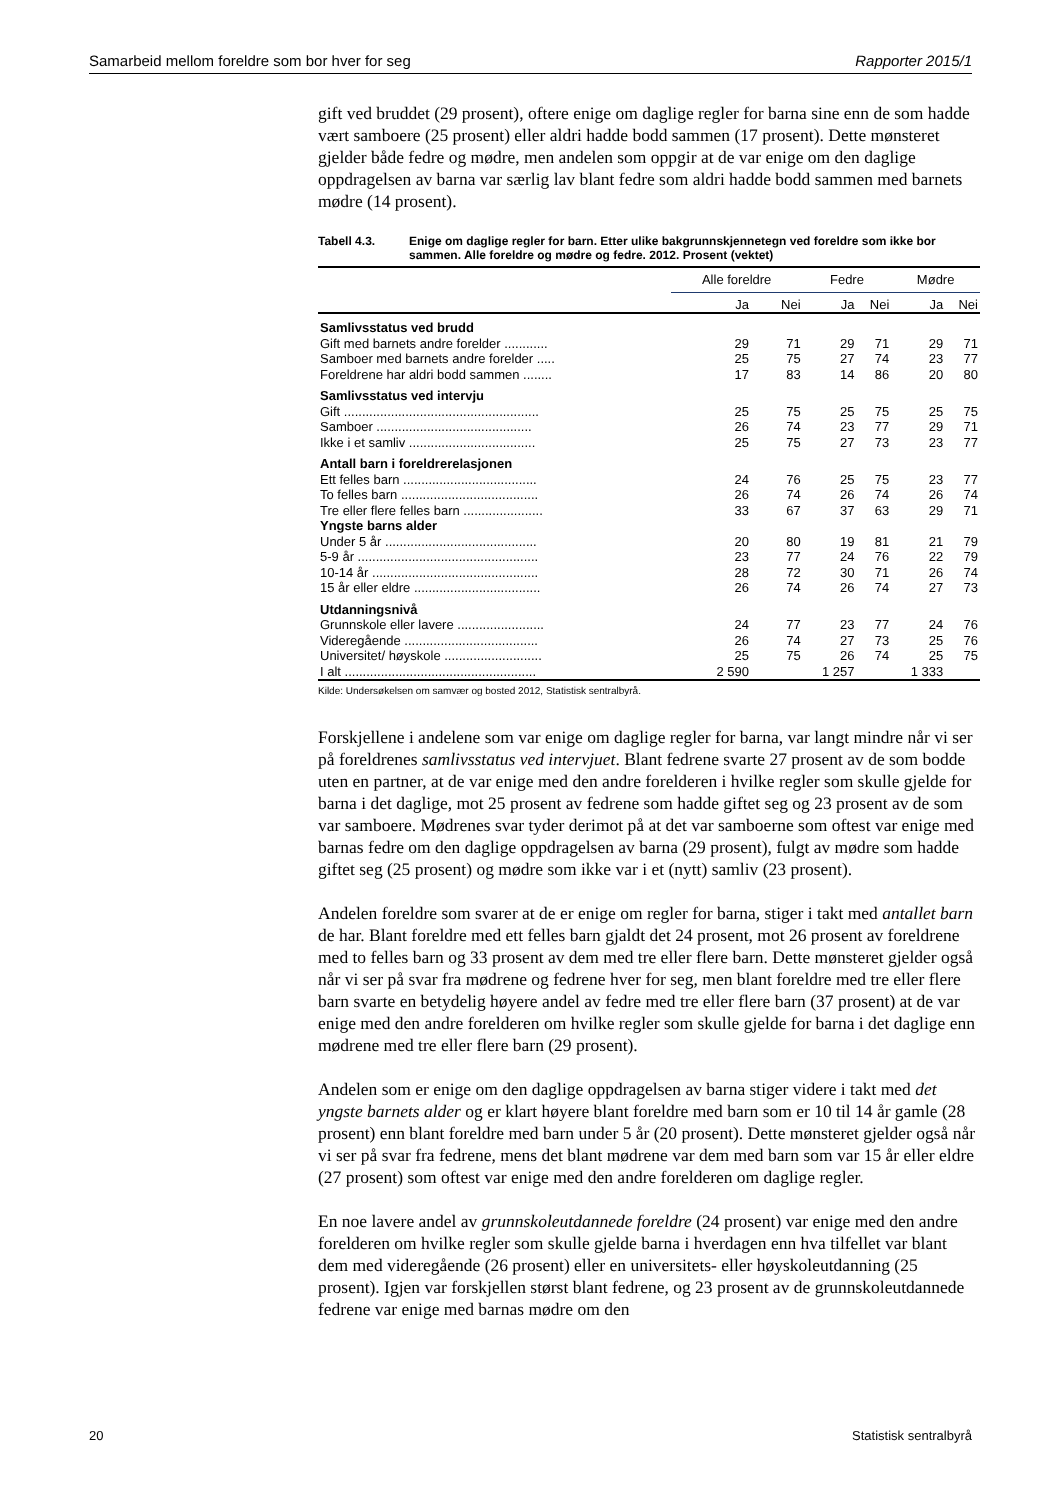Samarbeid mellom foreldre som bor hver for seg Rapporter 2015/1
gift ved bruddet (29 prosent), oftere enige om daglige regler for barna sine enn de som hadde vært samboere (25 prosent) eller aldri hadde bodd sammen (17 prosent). Dette mønsteret gjelder både fedre og mødre, men andelen som oppgir at de var enige om den daglige oppdragelsen av barna var særlig lav blant fedre som aldri hadde bodd sammen med barnets mødre (14 prosent).
Tabell 4.3. Enige om daglige regler for barn. Etter ulike bakgrunnskjennetegn ved foreldre som ikke bor sammen. Alle foreldre og mødre og fedre. 2012. Prosent (vektet)
| | Alle foreldre | | Fedre | | Mødre | |
| --- | --- | --- | --- | --- | --- | --- |
| | Ja | Nei | Ja | Nei | Ja | Nei |
| Samlivsstatus ved brudd | | | | | | |
| Gift med barnets andre forelder ............ | 29 | 71 | 29 | 71 | 29 | 71 |
| Samboer med barnets andre forelder ..... | 25 | 75 | 27 | 74 | 23 | 77 |
| Foreldrene har aldri bodd sammen ........ | 17 | 83 | 14 | 86 | 20 | 80 |
| Samlivsstatus ved intervju | | | | | | |
| Gift ...................................................... | 25 | 75 | 25 | 75 | 25 | 75 |
| Samboer ........................................... | 26 | 74 | 23 | 77 | 29 | 71 |
| Ikke i et samliv ................................... | 25 | 75 | 27 | 73 | 23 | 77 |
| Antall barn i foreldrerelasjonen | | | | | | |
| Ett felles barn ..................................... | 24 | 76 | 25 | 75 | 23 | 77 |
| To felles barn ...................................... | 26 | 74 | 26 | 74 | 26 | 74 |
| Tre eller flere felles barn ...................... | 33 | 67 | 37 | 63 | 29 | 71 |
| Yngste barns alder | | | | | | |
| Under 5 år .......................................... | 20 | 80 | 19 | 81 | 21 | 79 |
| 5-9 år .................................................. | 23 | 77 | 24 | 76 | 22 | 79 |
| 10-14 år .............................................. | 28 | 72 | 30 | 71 | 26 | 74 |
| 15 år eller eldre ................................... | 26 | 74 | 26 | 74 | 27 | 73 |
| Utdanningsnivå | | | | | | |
| Grunnskole eller lavere ........................ | 24 | 77 | 23 | 77 | 24 | 76 |
| Videregående ..................................... | 26 | 74 | 27 | 73 | 25 | 76 |
| Universitet/ høyskole ........................... | 25 | 75 | 26 | 74 | 25 | 75 |
| I alt ..................................................... | 2 590 | | 1 257 | | 1 333 | |
Kilde: Undersøkelsen om samvær og bosted 2012, Statistisk sentralbyrå.
Forskjellene i andelene som var enige om daglige regler for barna, var langt mindre når vi ser på foreldrenes samlivsstatus ved intervjuet. Blant fedrene svarte 27 prosent av de som bodde uten en partner, at de var enige med den andre forelderen i hvilke regler som skulle gjelde for barna i det daglige, mot 25 prosent av fedrene som hadde giftet seg og 23 prosent av de som var samboere. Mødrenes svar tyder derimot på at det var samboerne som oftest var enige med barnas fedre om den daglige oppdragelsen av barna (29 prosent), fulgt av mødre som hadde giftet seg (25 prosent) og mødre som ikke var i et (nytt) samliv (23 prosent).
Andelen foreldre som svarer at de er enige om regler for barna, stiger i takt med antallet barn de har. Blant foreldre med ett felles barn gjaldt det 24 prosent, mot 26 prosent av foreldrene med to felles barn og 33 prosent av dem med tre eller flere barn. Dette mønsteret gjelder også når vi ser på svar fra mødrene og fedrene hver for seg, men blant foreldre med tre eller flere barn svarte en betydelig høyere andel av fedre med tre eller flere barn (37 prosent) at de var enige med den andre forelderen om hvilke regler som skulle gjelde for barna i det daglige enn mødrene med tre eller flere barn (29 prosent).
Andelen som er enige om den daglige oppdragelsen av barna stiger videre i takt med det yngste barnets alder og er klart høyere blant foreldre med barn som er 10 til 14 år gamle (28 prosent) enn blant foreldre med barn under 5 år (20 prosent). Dette mønsteret gjelder også når vi ser på svar fra fedrene, mens det blant mødrene var dem med barn som var 15 år eller eldre (27 prosent) som oftest var enige med den andre forelderen om daglige regler.
En noe lavere andel av grunnskoleutdannede foreldre (24 prosent) var enige med den andre forelderen om hvilke regler som skulle gjelde barna i hverdagen enn hva tilfellet var blant dem med videregående (26 prosent) eller en universitets- eller høyskoleutdanning (25 prosent). Igjen var forskjellen størst blant fedrene, og 23 prosent av de grunnskoleutdannede fedrene var enige med barnas mødre om den
20 Statistisk sentralbyrå